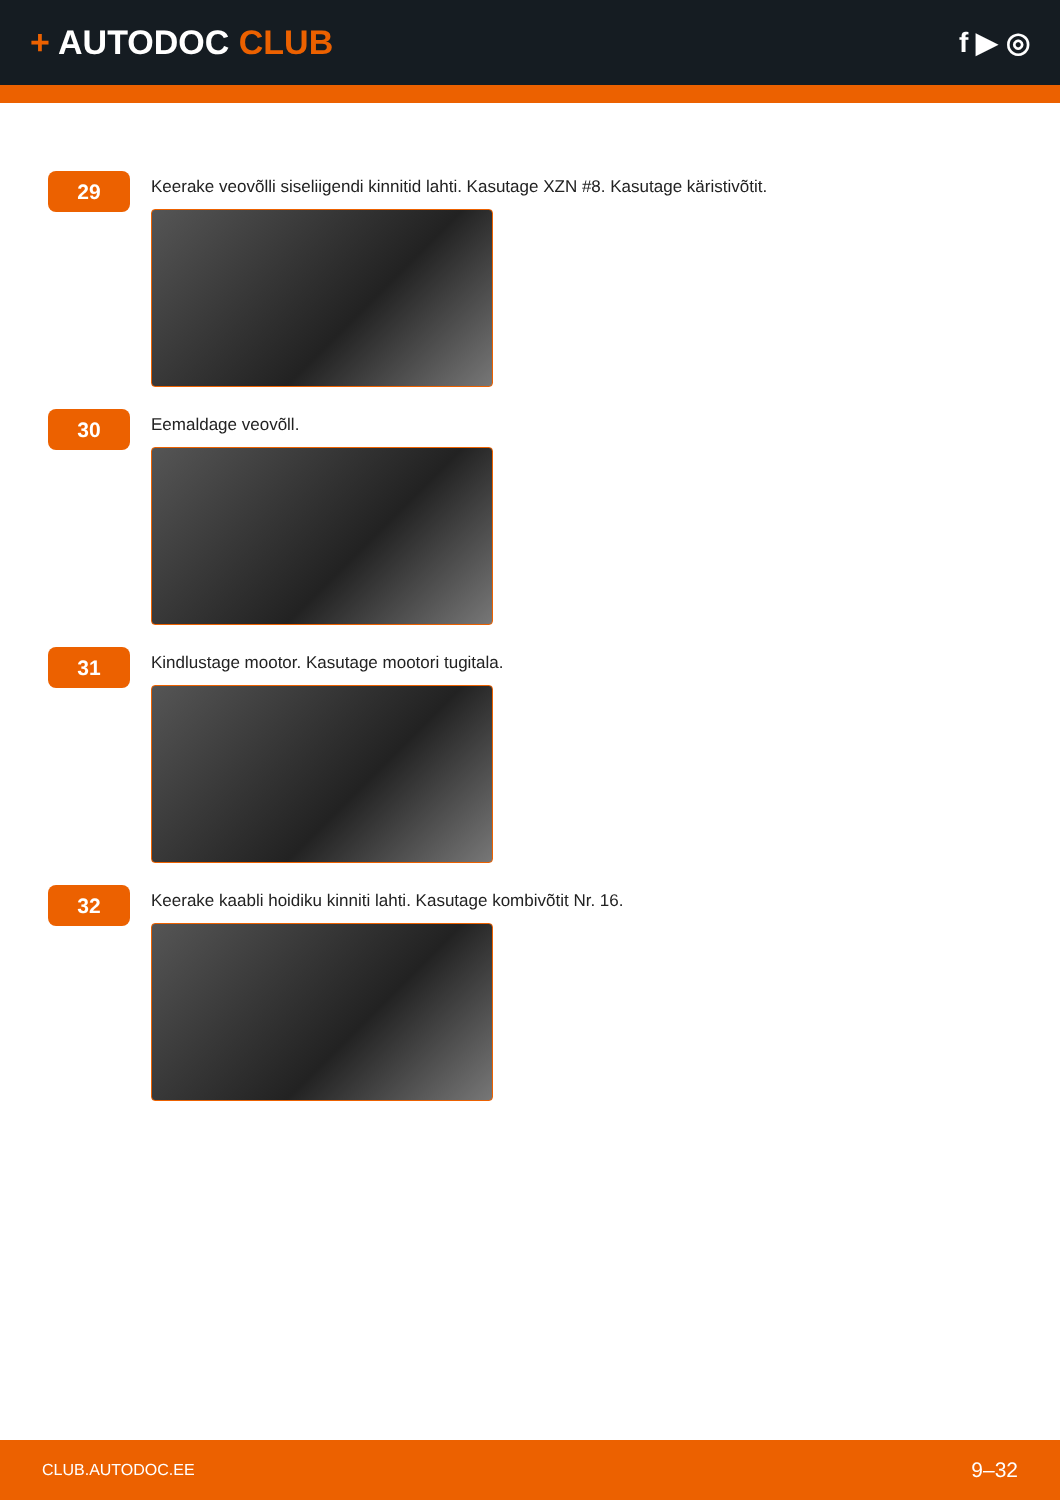+ AUTODOC CLUB
f ▶ ◎
29
Keerake veovõlli siseliigendi kinnitid lahti. Kasutage XZN #8. Kasutage käristivõtit.
30
Eemaldage veovõll.
31
Kindlustage mootor. Kasutage mootori tugitala.
32
Keerake kaabli hoidiku kinniti lahti. Kasutage kombivõtit Nr. 16.
CLUB.AUTODOC.EE 9–32